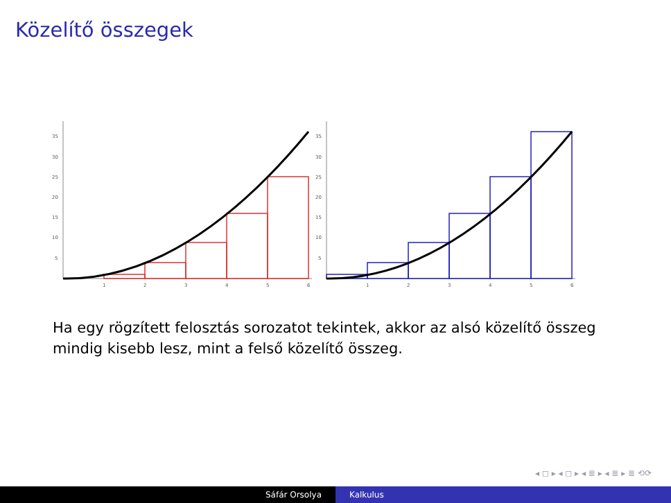Közelítő összegek
35
30
25
20
15
10
5
1
2
3
4
5
6
35
30
25
20
15
10
5
1
2
3
4
5
6
Ha egy rögzített felosztás sorozatot tekintek, akkor az alsó közelítő összeg mindig kisebb lesz, mint a felső közelítő összeg.
◂ ◻ ▸ ◂ ◻ ▸ ◂ ≣ ▸ ◂ ≣ ▸ ≣ ⟲⟳
Sáfár Orsolya Kalkulus